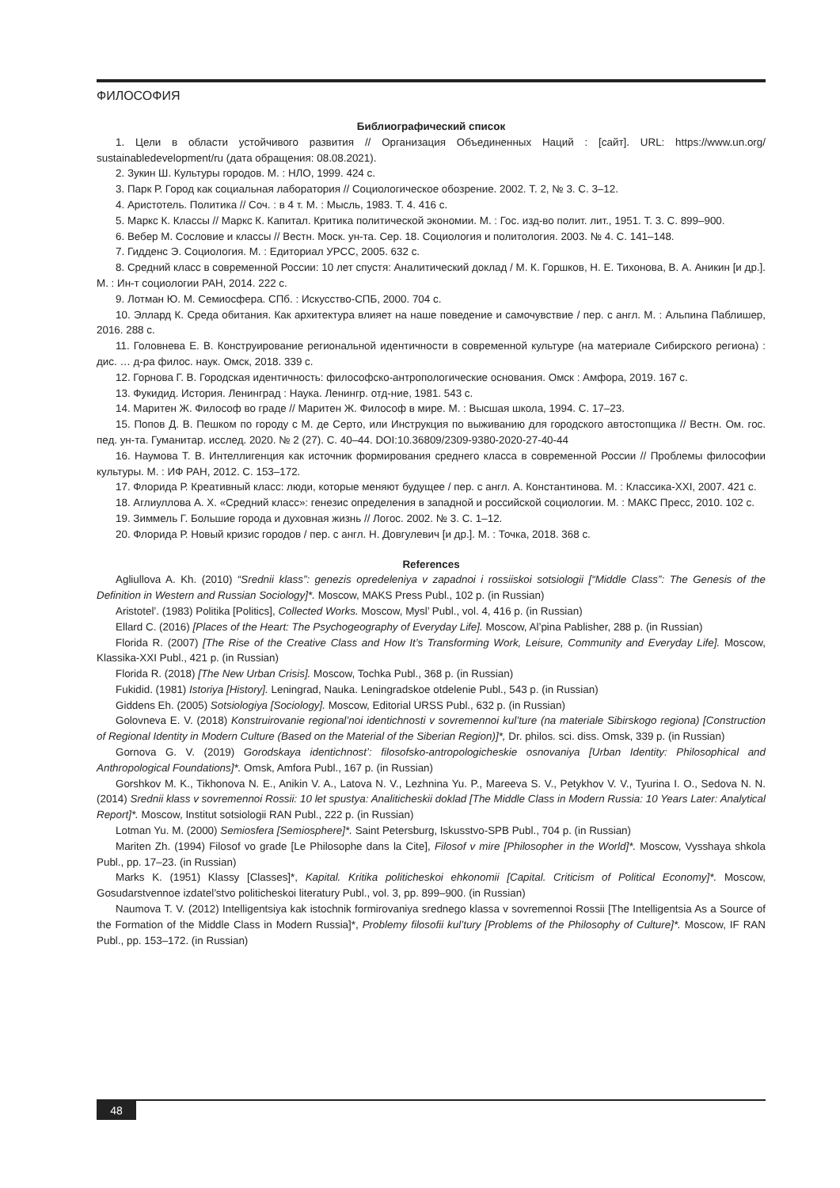ФИЛОСОФИЯ
Библиографический список
1. Цели в области устойчивого развития // Организация Объединенных Наций : [сайт]. URL: https://www.un.org/ sustainabledevelopment/ru (дата обращения: 08.08.2021).
2. Зукин Ш. Культуры городов. М. : НЛО, 1999. 424 с.
3. Парк Р. Город как социальная лаборатория // Социологическое обозрение. 2002. Т. 2, № 3. С. 3–12.
4. Аристотель. Политика // Соч. : в 4 т. М. : Мысль, 1983. Т. 4. 416 с.
5. Маркс К. Классы // Маркс К. Капитал. Критика политической экономии. М. : Гос. изд-во полит. лит., 1951. Т. 3. С. 899–900.
6. Вебер М. Сословие и классы // Вестн. Моск. ун-та. Сер. 18. Социология и политология. 2003. № 4. С. 141–148.
7. Гидденс Э. Социология. М. : Едиториал УРСС, 2005. 632 с.
8. Средний класс в современной России: 10 лет спустя: Аналитический доклад / М. К. Горшков, Н. Е. Тихонова, В. А. Аникин [и др.]. М. : Ин-т социологии РАН, 2014. 222 с.
9. Лотман Ю. М. Семиосфера. СПб. : Искусство-СПБ, 2000. 704 с.
10. Эллард К. Среда обитания. Как архитектура влияет на наше поведение и самочувствие / пер. с англ. М. : Альпина Паблишер, 2016. 288 с.
11. Головнева Е. В. Конструирование региональной идентичности в современной культуре (на материале Сибирского региона) : дис. … д-ра филос. наук. Омск, 2018. 339 с.
12. Горнова Г. В. Городская идентичность: философско-антропологические основания. Омск : Амфора, 2019. 167 с.
13. Фукидид. История. Ленинград : Наука. Ленингр. отд-ние, 1981. 543 с.
14. Маритен Ж. Философ во граде // Маритен Ж. Философ в мире. М. : Высшая школа, 1994. С. 17–23.
15. Попов Д. В. Пешком по городу с М. де Серто, или Инструкция по выживанию для городского автостопщика // Вестн. Ом. гос. пед. ун-та. Гуманитар. исслед. 2020. № 2 (27). С. 40–44. DOI:10.36809/2309-9380-2020-27-40-44
16. Наумова Т. В. Интеллигенция как источник формирования среднего класса в современной России // Проблемы философии культуры. М. : ИФ РАН, 2012. С. 153–172.
17. Флорида Р. Креативный класс: люди, которые меняют будущее / пер. с англ. А. Константинова. М. : Классика-XXI, 2007. 421 с.
18. Аглиуллова А. Х. «Средний класс»: генезис определения в западной и российской социологии. М. : МАКС Пресс, 2010. 102 с.
19. Зиммель Г. Большие города и духовная жизнь // Логос. 2002. № 3. С. 1–12.
20. Флорида Р. Новый кризис городов / пер. с англ. Н. Довгулевич [и др.]. М. : Точка, 2018. 368 с.
References
Agliullova A. Kh. (2010) “Srednii klass”: genezis opredeleniya v zapadnoi i rossiiskoi sotsiologii [“Middle Class”: The Genesis of the Definition in Western and Russian Sociology]*. Moscow, MAKS Press Publ., 102 p. (in Russian)
Aristotel’. (1983) Politika [Politics], Collected Works. Moscow, Mysl’ Publ., vol. 4, 416 p. (in Russian)
Ellard C. (2016) [Places of the Heart: The Psychogeography of Everyday Life]. Moscow, Al’pina Pablisher, 288 p. (in Russian)
Florida R. (2007) [The Rise of the Creative Class and How It’s Transforming Work, Leisure, Community and Everyday Life]. Moscow, Klassika-XXI Publ., 421 p. (in Russian)
Florida R. (2018) [The New Urban Crisis]. Moscow, Tochka Publ., 368 p. (in Russian)
Fukidid. (1981) Istoriya [History]. Leningrad, Nauka. Leningradskoe otdelenie Publ., 543 p. (in Russian)
Giddens Eh. (2005) Sotsiologiya [Sociology]. Moscow, Editorial URSS Publ., 632 p. (in Russian)
Golovneva E. V. (2018) Konstruirovanie regional’noi identichnosti v sovremennoi kul’ture (na materiale Sibirskogo regiona) [Construction of Regional Identity in Modern Culture (Based on the Material of the Siberian Region)]*, Dr. philos. sci. diss. Omsk, 339 p. (in Russian)
Gornova G. V. (2019) Gorodskaya identichnost’: filosofsko-antropologicheskie osnovaniya [Urban Identity: Philosophical and Anthropological Foundations]*. Omsk, Amfora Publ., 167 p. (in Russian)
Gorshkov M. K., Tikhonova N. E., Anikin V. A., Latova N. V., Lezhnina Yu. P., Mareeva S. V., Petykhov V. V., Tyurina I. O., Sedova N. N. (2014) Srednii klass v sovremennoi Rossii: 10 let spustya: Analiticheskii doklad [The Middle Class in Modern Russia: 10 Years Later: Analytical Report]*. Moscow, Institut sotsiologii RAN Publ., 222 p. (in Russian)
Lotman Yu. M. (2000) Semiosfera [Semiosphere]*. Saint Petersburg, Iskusstvo-SPB Publ., 704 p. (in Russian)
Mariten Zh. (1994) Filosof vo grade [Le Philosophe dans la Cite], Filosof v mire [Philosopher in the World]*. Moscow, Vysshaya shkola Publ., pp. 17–23. (in Russian)
Marks K. (1951) Klassy [Classes]*, Kapital. Kritika politicheskoi ehkonomii [Capital. Criticism of Political Economy]*. Moscow, Gosudarstvennoe izdatel’stvo politicheskoi literatury Publ., vol. 3, pp. 899–900. (in Russian)
Naumova T. V. (2012) Intelligentsiya kak istochnik formirovaniya srednego klassa v sovremennoi Rossii [The Intelligentsia As a Source of the Formation of the Middle Class in Modern Russia]*, Problemy filosofii kul’tury [Problems of the Philosophy of Culture]*. Moscow, IF RAN Publ., pp. 153–172. (in Russian)
48